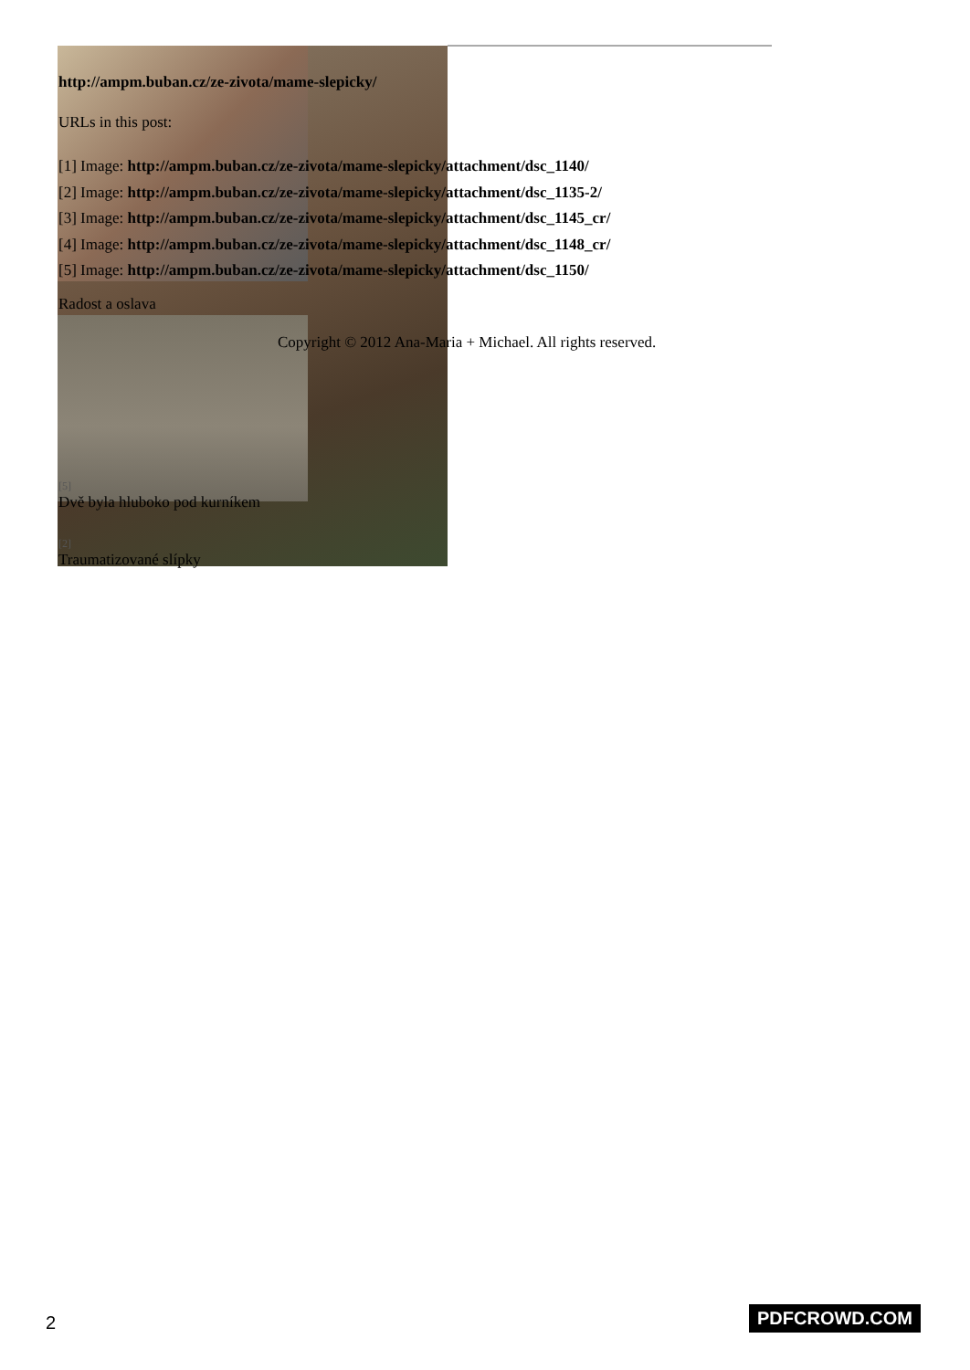http://ampm.buban.cz/ze-zivota/mame-slepicky/
URLs in this post:
[1] Image: http://ampm.buban.cz/ze-zivota/mame-slepicky/attachment/dsc_1140/
[2] Image: http://ampm.buban.cz/ze-zivota/mame-slepicky/attachment/dsc_1135-2/
[3] Image: http://ampm.buban.cz/ze-zivota/mame-slepicky/attachment/dsc_1145_cr/
[4] Image: http://ampm.buban.cz/ze-zivota/mame-slepicky/attachment/dsc_1148_cr/
[5] Image: http://ampm.buban.cz/ze-zivota/mame-slepicky/attachment/dsc_1150/
Radost a oslava
Copyright © 2012 Ana-Maria + Michael. All rights reserved.
[5]
Dvě byla hluboko pod kurníkem
[2]
Traumatizované slípky
2 PDFCROWD.COM